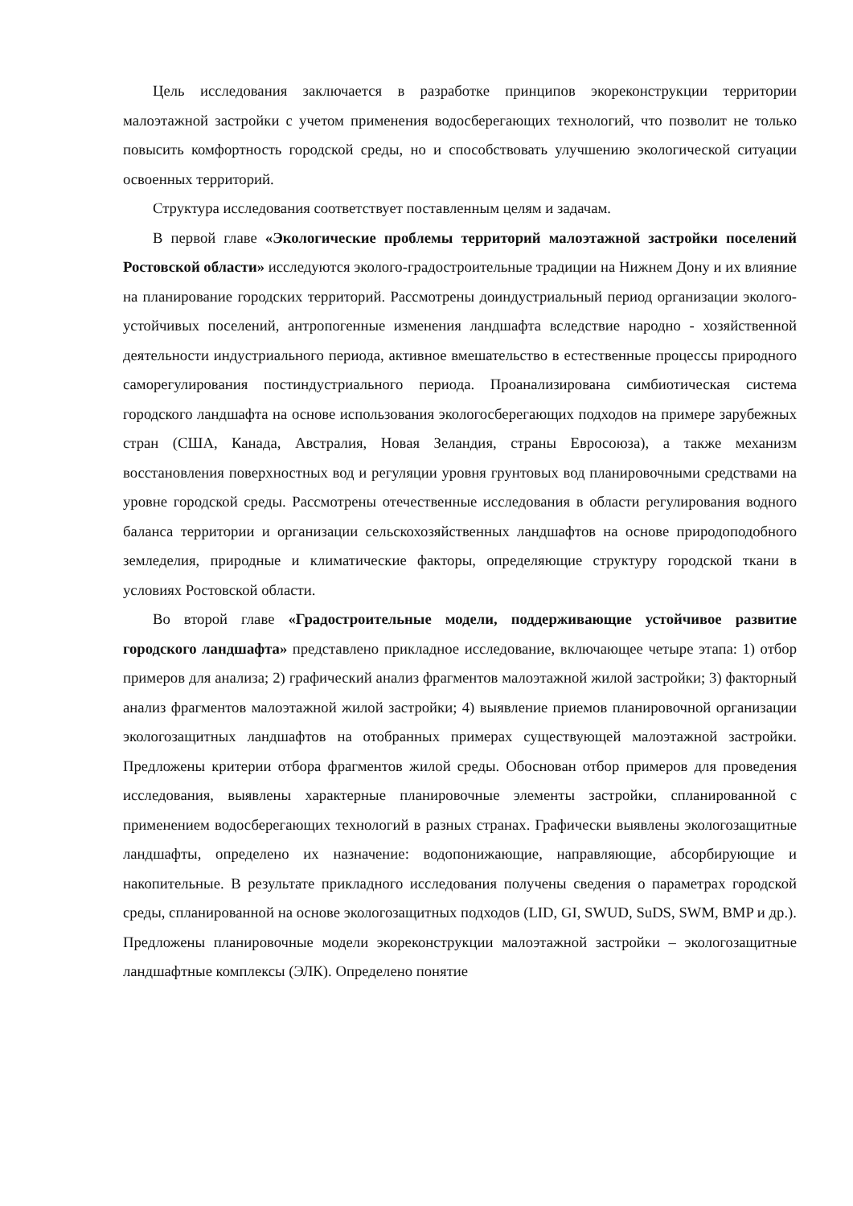Цель исследования заключается в разработке принципов экореконструкции территории малоэтажной застройки с учетом применения водосберегающих технологий, что позволит не только повысить комфортность городской среды, но и способствовать улучшению экологической ситуации освоенных территорий.
Структура исследования соответствует поставленным целям и задачам.
В первой главе «Экологические проблемы территорий малоэтажной застройки поселений Ростовской области» исследуются эколого-градостроительные традиции на Нижнем Дону и их влияние на планирование городских территорий. Рассмотрены доиндустриальный период организации эколого-устойчивых поселений, антропогенные изменения ландшафта вследствие народно - хозяйственной деятельности индустриального периода, активное вмешательство в естественные процессы природного саморегулирования постиндустриального периода. Проанализирована симбиотическая система городского ландшафта на основе использования экологосберегающих подходов на примере зарубежных стран (США, Канада, Австралия, Новая Зеландия, страны Евросоюза), а также механизм восстановления поверхностных вод и регуляции уровня грунтовых вод планировочными средствами на уровне городской среды. Рассмотрены отечественные исследования в области регулирования водного баланса территории и организации сельскохозяйственных ландшафтов на основе природоподобного земледелия, природные и климатические факторы, определяющие структуру городской ткани в условиях Ростовской области.
Во второй главе «Градостроительные модели, поддерживающие устойчивое развитие городского ландшафта» представлено прикладное исследование, включающее четыре этапа: 1) отбор примеров для анализа; 2) графический анализ фрагментов малоэтажной жилой застройки; 3) факторный анализ фрагментов малоэтажной жилой застройки; 4) выявление приемов планировочной организации экологозащитных ландшафтов на отобранных примерах существующей малоэтажной застройки. Предложены критерии отбора фрагментов жилой среды. Обоснован отбор примеров для проведения исследования, выявлены характерные планировочные элементы застройки, спланированной с применением водосберегающих технологий в разных странах. Графически выявлены экологозащитные ландшафты, определено их назначение: водопонижающие, направляющие, абсорбирующие и накопительные. В результате прикладного исследования получены сведения о параметрах городской среды, спланированной на основе экологозащитных подходов (LID, GI, SWUD, SuDS, SWM, BMP и др.). Предложены планировочные модели экореконструкции малоэтажной застройки – экологозащитные ландшафтные комплексы (ЭЛК). Определено понятие